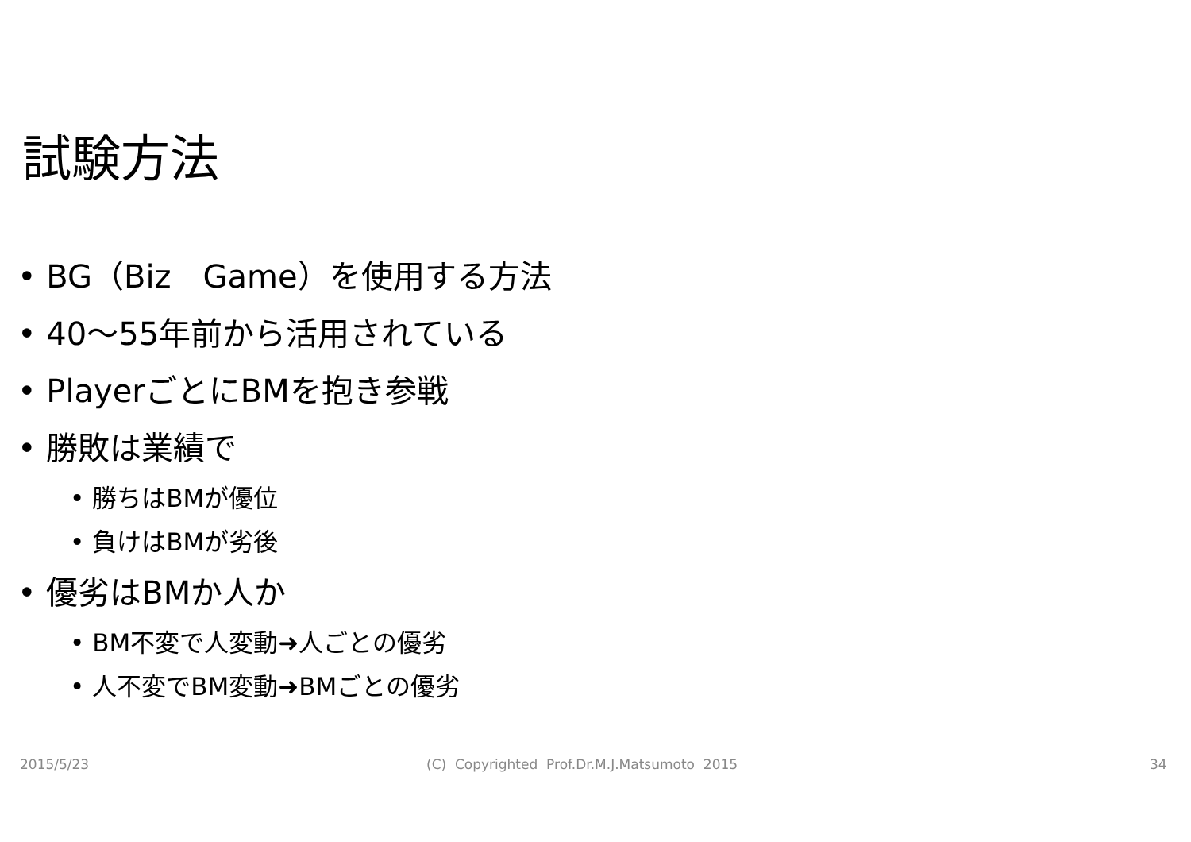試験方法
• BG（Biz　Game）を使用する方法
• 40～55年前から活用されている
• PlayerごとにBMを抱き参戦
• 勝敗は業績で
• 勝ちはBMが優位
• 負けはBMが劣後
• 優劣はBMか人か
• BM不変で人変動➜人ごとの優劣
• 人不変でBM変動➜BMごとの優劣
2015/5/23
(C) Copyrighted Prof.Dr.M.J.Matsumoto 2015
34